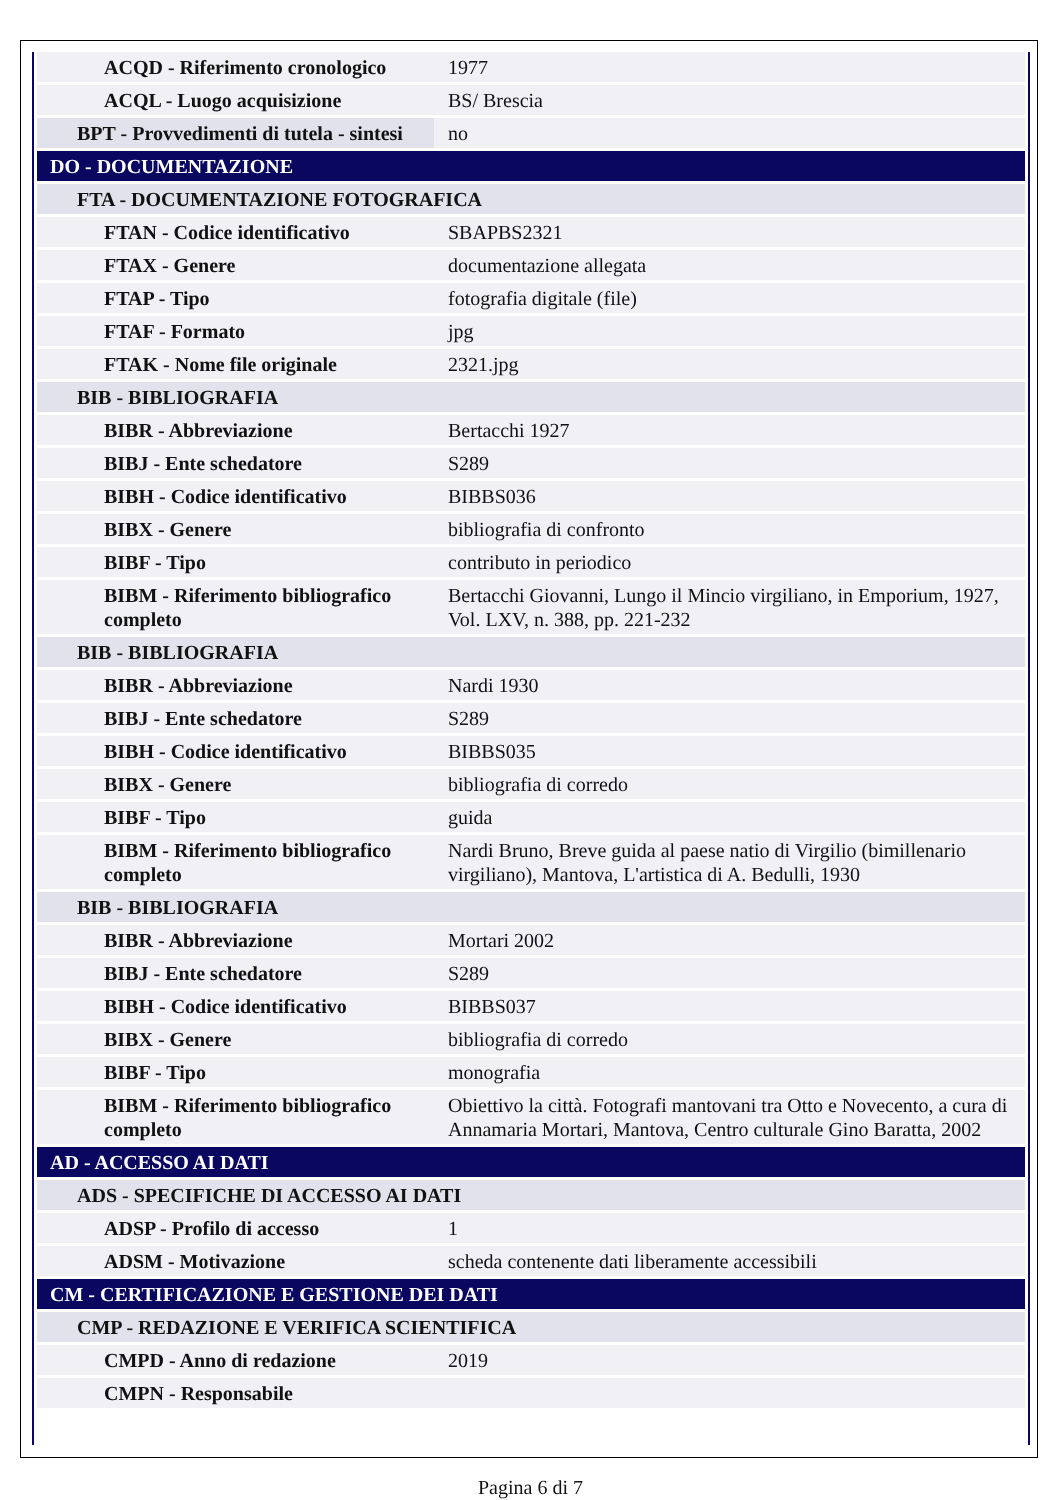| ACQD - Riferimento cronologico | 1977 |
| ACQL - Luogo acquisizione | BS/ Brescia |
| BPT - Provvedimenti di tutela - sintesi | no |
| DO - DOCUMENTAZIONE | |
| FTA - DOCUMENTAZIONE FOTOGRAFICA | |
| FTAN - Codice identificativo | SBAPBS2321 |
| FTAX - Genere | documentazione allegata |
| FTAP - Tipo | fotografia digitale (file) |
| FTAF - Formato | jpg |
| FTAK - Nome file originale | 2321.jpg |
| BIB - BIBLIOGRAFIA | |
| BIBR - Abbreviazione | Bertacchi 1927 |
| BIBJ - Ente schedatore | S289 |
| BIBH - Codice identificativo | BIBBS036 |
| BIBX - Genere | bibliografia di confronto |
| BIBF - Tipo | contributo in periodico |
| BIBM - Riferimento bibliografico completo | Bertacchi Giovanni, Lungo il Mincio virgiliano, in Emporium, 1927, Vol. LXV, n. 388, pp. 221-232 |
| BIB - BIBLIOGRAFIA | |
| BIBR - Abbreviazione | Nardi 1930 |
| BIBJ - Ente schedatore | S289 |
| BIBH - Codice identificativo | BIBBS035 |
| BIBX - Genere | bibliografia di corredo |
| BIBF - Tipo | guida |
| BIBM - Riferimento bibliografico completo | Nardi Bruno, Breve guida al paese natio di Virgilio (bimillenario virgiliano), Mantova, L'artistica di A. Bedulli, 1930 |
| BIB - BIBLIOGRAFIA | |
| BIBR - Abbreviazione | Mortari 2002 |
| BIBJ - Ente schedatore | S289 |
| BIBH - Codice identificativo | BIBBS037 |
| BIBX - Genere | bibliografia di corredo |
| BIBF - Tipo | monografia |
| BIBM - Riferimento bibliografico completo | Obiettivo la città. Fotografi mantovani tra Otto e Novecento, a cura di Annamaria Mortari, Mantova, Centro culturale Gino Baratta, 2002 |
| AD - ACCESSO AI DATI | |
| ADS - SPECIFICHE DI ACCESSO AI DATI | |
| ADSP - Profilo di accesso | 1 |
| ADSM - Motivazione | scheda contenente dati liberamente accessibili |
| CM - CERTIFICAZIONE E GESTIONE DEI DATI | |
| CMP - REDAZIONE E VERIFICA SCIENTIFICA | |
| CMPD - Anno di redazione | 2019 |
| CMPN - Responsabile | |
Pagina 6 di 7